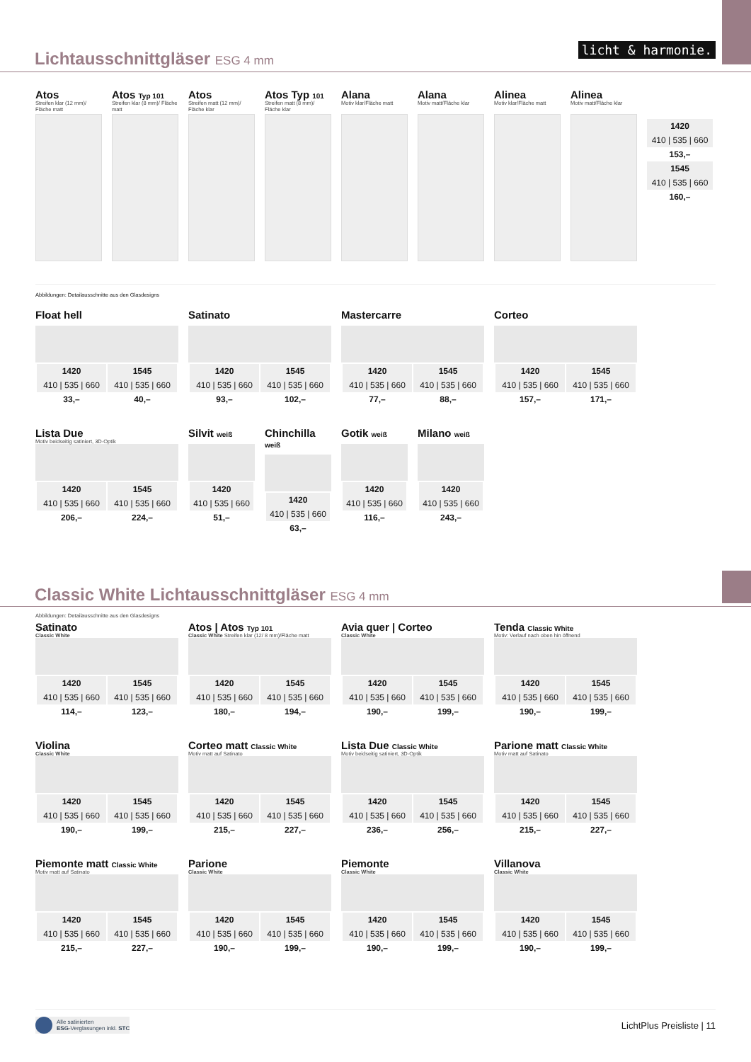Lichtausschnittgläser ESG 4 mm
licht & harmonie.
Atos
Streifen klar (12 mm)/ Fläche matt
Atos Typ 101
Streifen klar (8 mm)/ Fläche matt
Atos
Streifen matt (12 mm)/ Fläche klar
Atos Typ 101
Streifen matt (8 mm)/ Fläche klar
Alana
Motiv klar/Fläche matt
Alana
Motiv matt/Fläche klar
Alinea
Motiv klar/Fläche matt
Alinea
Motiv matt/Fläche klar
1420
410 | 535 | 660
153,–
1545
410 | 535 | 660
160,–
Abbildungen: Detailausschnitte aus den Glasdesigns
Float hell
| 1420 | 1545 |
| --- | --- |
| 410 / 535 / 660 | 410 / 535 / 660 |
| 33,– | 40,– |
Satinato
| 1420 | 1545 |
| --- | --- |
| 410 / 535 / 660 | 410 / 535 / 660 |
| 93,– | 102,– |
Mastercarre
| 1420 | 1545 |
| --- | --- |
| 410 / 535 / 660 | 410 / 535 / 660 |
| 77,– | 88,– |
Corteo
| 1420 | 1545 |
| --- | --- |
| 410 / 535 / 660 | 410 / 535 / 660 |
| 157,– | 171,– |
Lista Due
Motiv beidseitig satiniert, 3D-Optik
| 1420 | 1545 |
| --- | --- |
| 410 / 535 / 660 | 410 / 535 / 660 |
| 206,– | 224,– |
Silvit weiß
| 1420 |
| --- |
| 410 / 535 / 660 |
| 51,– |
Chinchilla weiß
| 1420 |
| --- |
| 410 / 535 / 660 |
| 63,– |
Gotik weiß
| 1420 |
| --- |
| 410 / 535 / 660 |
| 116,– |
Milano weiß
| 1420 |
| --- |
| 410 / 535 / 660 |
| 243,– |
Classic White Lichtausschnittgläser ESG 4 mm
Abbildungen: Detailausschnitte aus den Glasdesigns
Satinato
Classic White
| 1420 | 1545 |
| --- | --- |
| 410 / 535 / 660 | 410 / 535 / 660 |
| 114,– | 123,– |
Atos | Atos Typ 101
Classic White Streifen klar (12/ 8 mm)/Fläche matt
| 1420 | 1545 |
| --- | --- |
| 410 / 535 / 660 | 410 / 535 / 660 |
| 180,– | 194,– |
Avia quer | Corteo
Classic White
| 1420 | 1545 |
| --- | --- |
| 410 / 535 / 660 | 410 / 535 / 660 |
| 190,– | 199,– |
Tenda Classic White
Motiv: Verlauf nach oben hin öffnend
| 1420 | 1545 |
| --- | --- |
| 410 / 535 / 660 | 410 / 535 / 660 |
| 190,– | 199,– |
Violina
Classic White
| 1420 | 1545 |
| --- | --- |
| 410 / 535 / 660 | 410 / 535 / 660 |
| 190,– | 199,– |
Corteo matt Classic White
Motiv matt auf Satinato
| 1420 | 1545 |
| --- | --- |
| 410 / 535 / 660 | 410 / 535 / 660 |
| 215,– | 227,– |
Lista Due Classic White
Motiv beidseitig satiniert, 3D-Optik
| 1420 | 1545 |
| --- | --- |
| 410 / 535 / 660 | 410 / 535 / 660 |
| 236,– | 256,– |
Parione matt Classic White
Motiv matt auf Satinato
| 1420 | 1545 |
| --- | --- |
| 410 / 535 / 660 | 410 / 535 / 660 |
| 215,– | 227,– |
Piemonte matt Classic White
Motiv matt auf Satinato
| 1420 | 1545 |
| --- | --- |
| 410 / 535 / 660 | 410 / 535 / 660 |
| 215,– | 227,– |
Parione
Classic White
| 1420 | 1545 |
| --- | --- |
| 410 / 535 / 660 | 410 / 535 / 660 |
| 190,– | 199,– |
Piemonte
Classic White
| 1420 | 1545 |
| --- | --- |
| 410 / 535 / 660 | 410 / 535 / 660 |
| 190,– | 199,– |
Villanova
Classic White
| 1420 | 1545 |
| --- | --- |
| 410 / 535 / 660 | 410 / 535 / 660 |
| 190,– | 199,– |
Alle satinierten
ESG-Verglasungen inkl. STC
LichtPlus Preisliste | 11